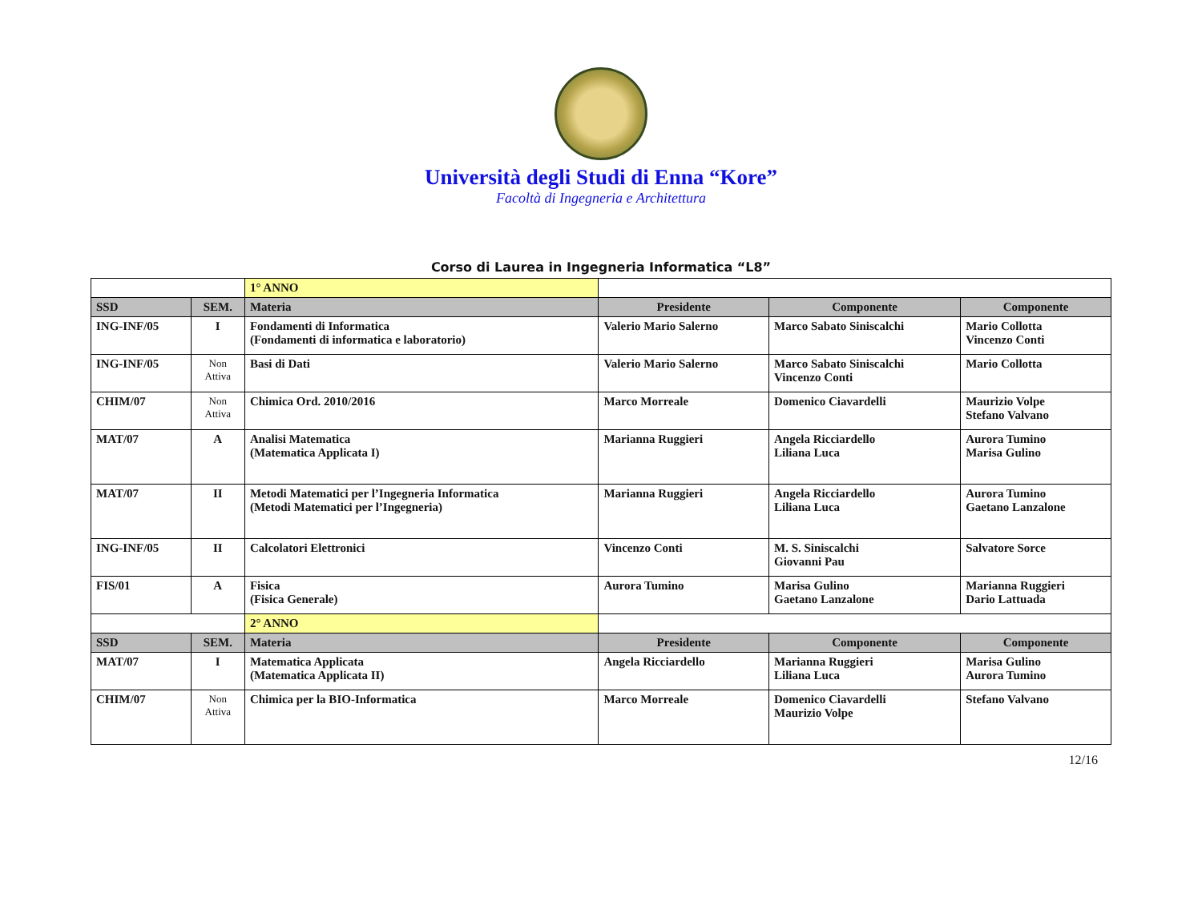Università degli Studi di Enna “Kore”
Facoltà di Ingegneria e Architettura
Corso di Laurea in Ingegneria Informatica “L8”
| | | 1° ANNO | | | |
| SSD | SEM. | Materia | Presidente | Componente | Componente |
| ING-INF/05 | I | Fondamenti di Informatica (Fondamenti di informatica e laboratorio) | Valerio Mario Salerno | Marco Sabato Siniscalchi | Mario Collotta Vincenzo Conti |
| ING-INF/05 | Non Attiva | Basi di Dati | Valerio Mario Salerno | Marco Sabato Siniscalchi Vincenzo Conti | Mario Collotta |
| CHIM/07 | Non Attiva | Chimica Ord. 2010/2016 | Marco Morreale | Domenico Ciavardelli | Maurizio Volpe Stefano Valvano |
| MAT/07 | A | Analisi Matematica (Matematica Applicata I) | Marianna Ruggieri | Angela Ricciardello Liliana Luca | Aurora Tumino Marisa Gulino |
| MAT/07 | II | Metodi Matematici per l’Ingegneria Informatica (Metodi Matematici per l’Ingegneria) | Marianna Ruggieri | Angela Ricciardello Liliana Luca | Aurora Tumino Gaetano Lanzalone |
| ING-INF/05 | II | Calcolatori Elettronici | Vincenzo Conti | M. S. Siniscalchi Giovanni Pau | Salvatore Sorce |
| FIS/01 | A | Fisica (Fisica Generale) | Aurora Tumino | Marisa Gulino Gaetano Lanzalone | Marianna Ruggieri Dario Lattuada |
| | | 2° ANNO | | | |
| SSD | SEM. | Materia | Presidente | Componente | Componente |
| MAT/07 | I | Matematica Applicata (Matematica Applicata II) | Angela Ricciardello | Marianna Ruggieri Liliana Luca | Marisa Gulino Aurora Tumino |
| CHIM/07 | Non Attiva | Chimica per la BIO-Informatica | Marco Morreale | Domenico Ciavardelli Maurizio Volpe | Stefano Valvano |
12/16